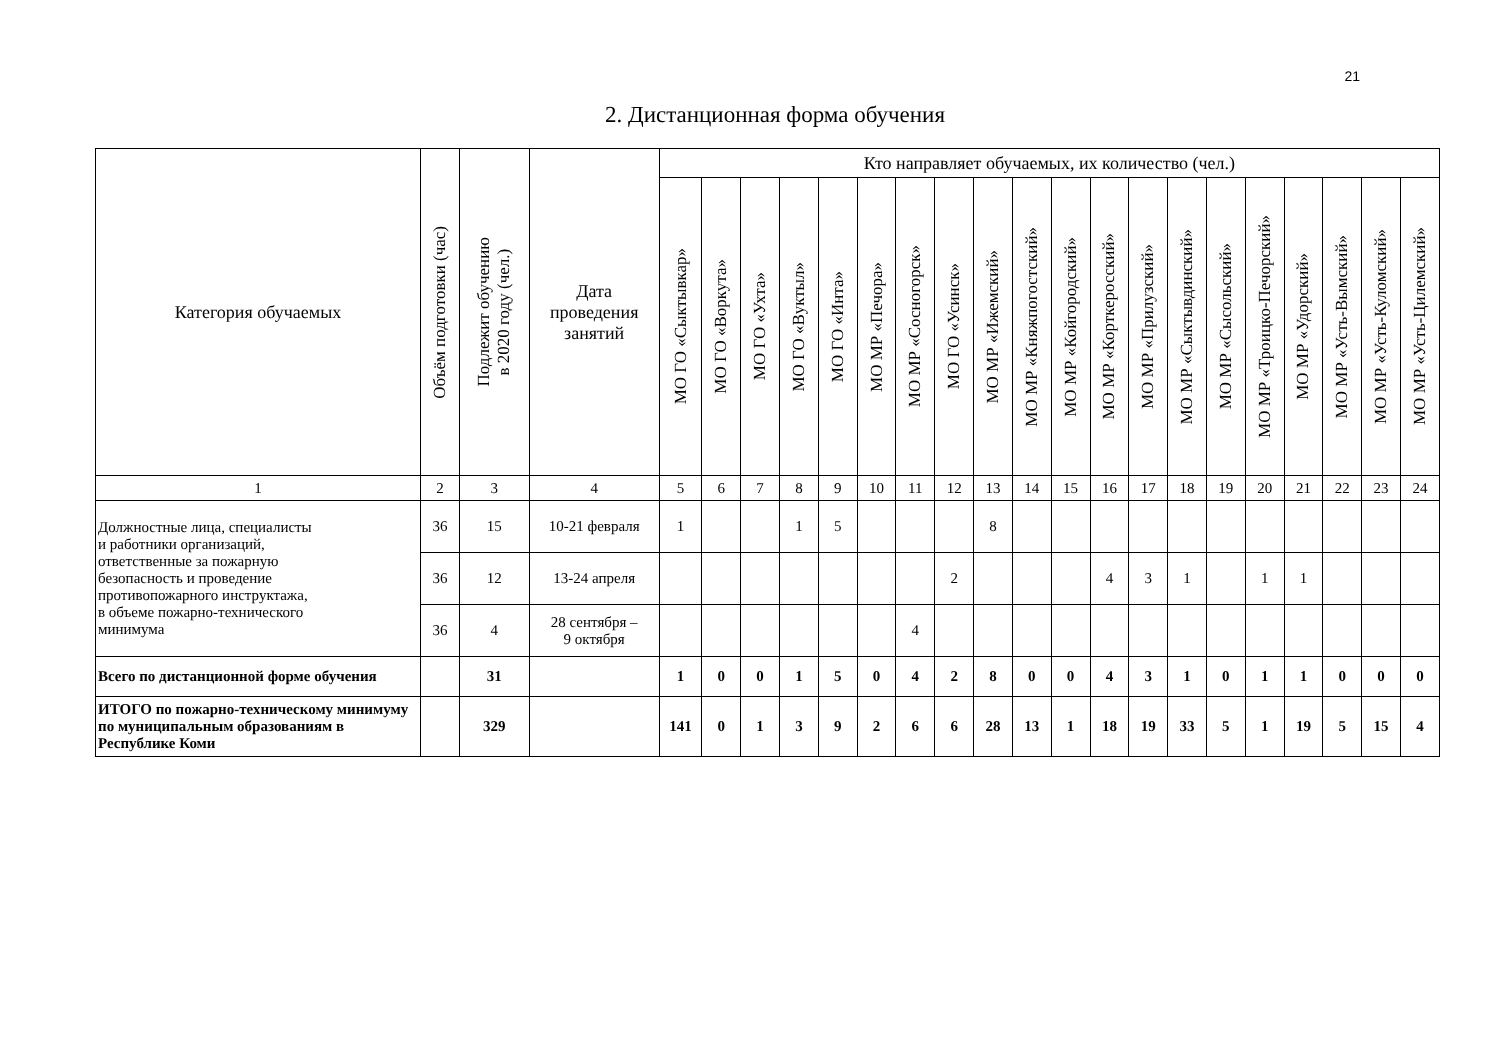21
2. Дистанционная форма обучения
| Категория обучаемых | Объём подготовки (час) | Подлежит обучению в 2020 году (чел.) | Дата проведения занятий | Кто направляет обучаемых, их количество (чел.) | | | | | | | | | | | | | | | | | | | |
| --- | --- | --- | --- | --- | --- | --- | --- | --- | --- | --- | --- | --- | --- | --- | --- | --- | --- | --- | --- | --- | --- | --- | --- |
| | | | | МО ГО «Сыктывкар» | МО ГО «Воркута» | МО ГО «Ухта» | МО ГО «Вуктыл» | МО ГО «Инта» | МО МР «Печора» | МО МР «Сосногорск» | МО ГО «Усинск» | МО МР «Ижемский» | МО МР «Княжпогостский» | МО МР «Койгородский» | МО МР «Корткеросский» | МО МР «Прилузский» | МО МР «Сыктывдинский» | МО МР «Сысольский» | МО МР «Троицко-Печорский» | МО МР «Удорский» | МО МР «Усть-Вымский» | МО МР «Усть-Куломский» | МО МР «Усть-Цилемский» |
| 1 | 2 | 3 | 4 | 5 | 6 | 7 | 8 | 9 | 10 | 11 | 12 | 13 | 14 | 15 | 16 | 17 | 18 | 19 | 20 | 21 | 22 | 23 | 24 |
| Должностные лица, специалисты и работники организаций, ответственные за пожарную безопасность и проведение противопожарного инструктажа, в объеме пожарно-технического минимума | 36 | 15 | 10-21 февраля | 1 | | | 1 | 5 | | | | 8 | | | | | | | | | | | |
| | 36 | 12 | 13-24 апреля | | | | | | | | 2 | | | | 4 | 3 | 1 | | 1 | 1 | | | |
| | 36 | 4 | 28 сентября – 9 октября | | | | | | | 4 | | | | | | | | | | | | | |
| Всего по дистанционной форме обучения | | 31 | | 1 | 0 | 0 | 1 | 5 | 0 | 4 | 2 | 8 | 0 | 0 | 4 | 3 | 1 | 0 | 1 | 1 | 0 | 0 | 0 |
| ИТОГО по пожарно-техническому минимуму по муниципальным образованиям в Республике Коми | | 329 | | 141 | 0 | 1 | 3 | 9 | 2 | 6 | 6 | 28 | 13 | 1 | 18 | 19 | 33 | 5 | 1 | 19 | 5 | 15 | 4 |